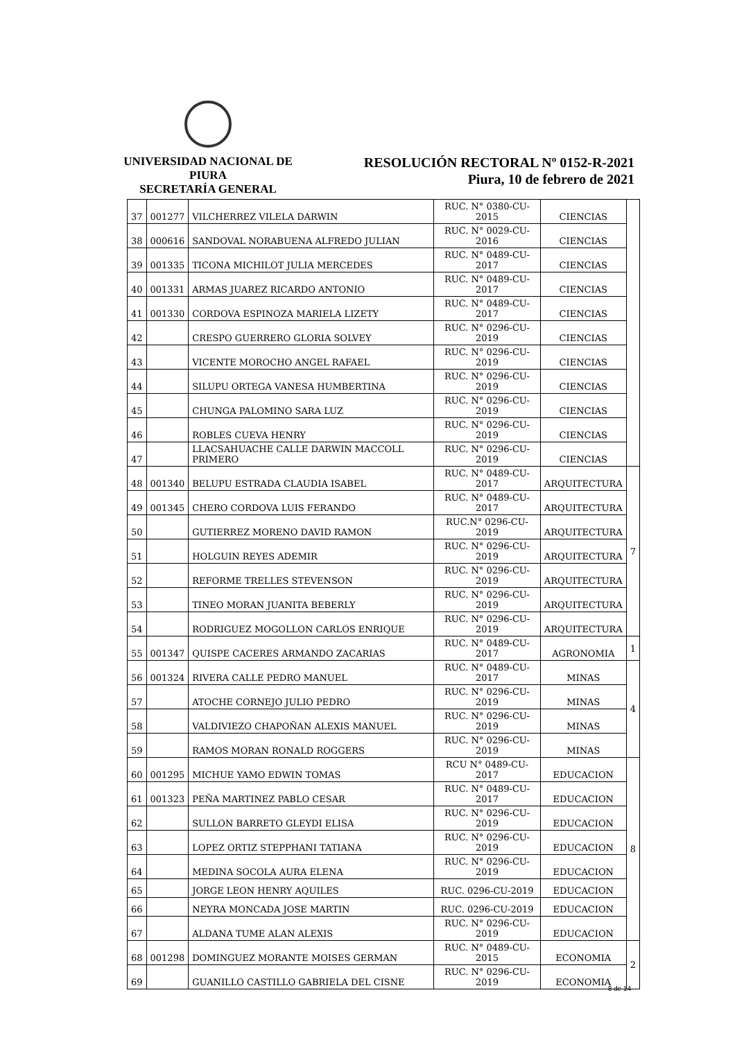UNIVERSIDAD NACIONAL DE PIURA
SECRETARÍA GENERAL
RESOLUCIÓN RECTORAL Nº 0152-R-2021
Piura, 10 de febrero de 2021
| 37 | 001277 | VILCHERREZ VILELA DARWIN | RUC. N° 0380-CU-2015 | CIENCIAS | |
| 38 | 000616 | SANDOVAL NORABUENA ALFREDO JULIAN | RUC. N° 0029-CU-2016 | CIENCIAS | |
| 39 | 001335 | TICONA MICHILOT JULIA MERCEDES | RUC. N° 0489-CU-2017 | CIENCIAS | |
| 40 | 001331 | ARMAS JUAREZ RICARDO ANTONIO | RUC. N° 0489-CU-2017 | CIENCIAS | |
| 41 | 001330 | CORDOVA ESPINOZA MARIELA LIZETY | RUC. N° 0489-CU-2017 | CIENCIAS | |
| 42 | | CRESPO GUERRERO GLORIA SOLVEY | RUC. N° 0296-CU-2019 | CIENCIAS | |
| 43 | | VICENTE MOROCHO ANGEL RAFAEL | RUC. N° 0296-CU-2019 | CIENCIAS | |
| 44 | | SILUPU ORTEGA VANESA HUMBERTINA | RUC. N° 0296-CU-2019 | CIENCIAS | |
| 45 | | CHUNGA PALOMINO SARA LUZ | RUC. N° 0296-CU-2019 | CIENCIAS | |
| 46 | | ROBLES CUEVA HENRY | RUC. N° 0296-CU-2019 | CIENCIAS | |
| 47 | | LLACSAHUACHE CALLE DARWIN MACCOLL PRIMERO | RUC. N° 0296-CU-2019 | CIENCIAS | |
| 48 | 001340 | BELUPU ESTRADA CLAUDIA ISABEL | RUC. N° 0489-CU-2017 | ARQUITECTURA | 7 |
| 49 | 001345 | CHERO CORDOVA LUIS FERANDO | RUC. N° 0489-CU-2017 | ARQUITECTURA | |
| 50 | | GUTIERREZ MORENO DAVID RAMON | RUC.N° 0296-CU-2019 | ARQUITECTURA | |
| 51 | | HOLGUIN REYES ADEMIR | RUC. N° 0296-CU-2019 | ARQUITECTURA | |
| 52 | | REFORME TRELLES STEVENSON | RUC. N° 0296-CU-2019 | ARQUITECTURA | |
| 53 | | TINEO MORAN JUANITA BEBERLY | RUC. N° 0296-CU-2019 | ARQUITECTURA | |
| 54 | | RODRIGUEZ MOGOLLON CARLOS ENRIQUE | RUC. N° 0296-CU-2019 | ARQUITECTURA | |
| 55 | 001347 | QUISPE CACERES ARMANDO ZACARIAS | RUC. N° 0489-CU-2017 | AGRONOMIA | 1 |
| 56 | 001324 | RIVERA CALLE PEDRO MANUEL | RUC. N° 0489-CU-2017 | MINAS | 4 |
| 57 | | ATOCHE CORNEJO JULIO PEDRO | RUC. N° 0296-CU-2019 | MINAS | |
| 58 | | VALDIVIEZO CHAPOÑAN ALEXIS MANUEL | RUC. N° 0296-CU-2019 | MINAS | |
| 59 | | RAMOS MORAN RONALD ROGGERS | RUC. N° 0296-CU-2019 | MINAS | |
| 60 | 001295 | MICHUE YAMO EDWIN TOMAS | RCU N° 0489-CU-2017 | EDUCACION | 8 |
| 61 | 001323 | PEÑA MARTINEZ PABLO CESAR | RUC. N° 0489-CU-2017 | EDUCACION | |
| 62 | | SULLON BARRETO GLEYDI ELISA | RUC. N° 0296-CU-2019 | EDUCACION | |
| 63 | | LOPEZ ORTIZ STEPPHANI TATIANA | RUC. N° 0296-CU-2019 | EDUCACION | |
| 64 | | MEDINA SOCOLA AURA ELENA | RUC. N° 0296-CU-2019 | EDUCACION | |
| 65 | | JORGE LEON HENRY AQUILES | RUC. 0296-CU-2019 | EDUCACION | |
| 66 | | NEYRA MONCADA JOSE MARTIN | RUC. 0296-CU-2019 | EDUCACION | |
| 67 | | ALDANA TUME ALAN ALEXIS | RUC. N° 0296-CU-2019 | EDUCACION | |
| 68 | 001298 | DOMINGUEZ MORANTE MOISES GERMAN | RUC. N° 0489-CU-2015 | ECONOMIA | 2 |
| 69 | | GUANILLO CASTILLO GABRIELA DEL CISNE | RUC. N° 0296-CU-2019 | ECONOMIA | |
8 de 14